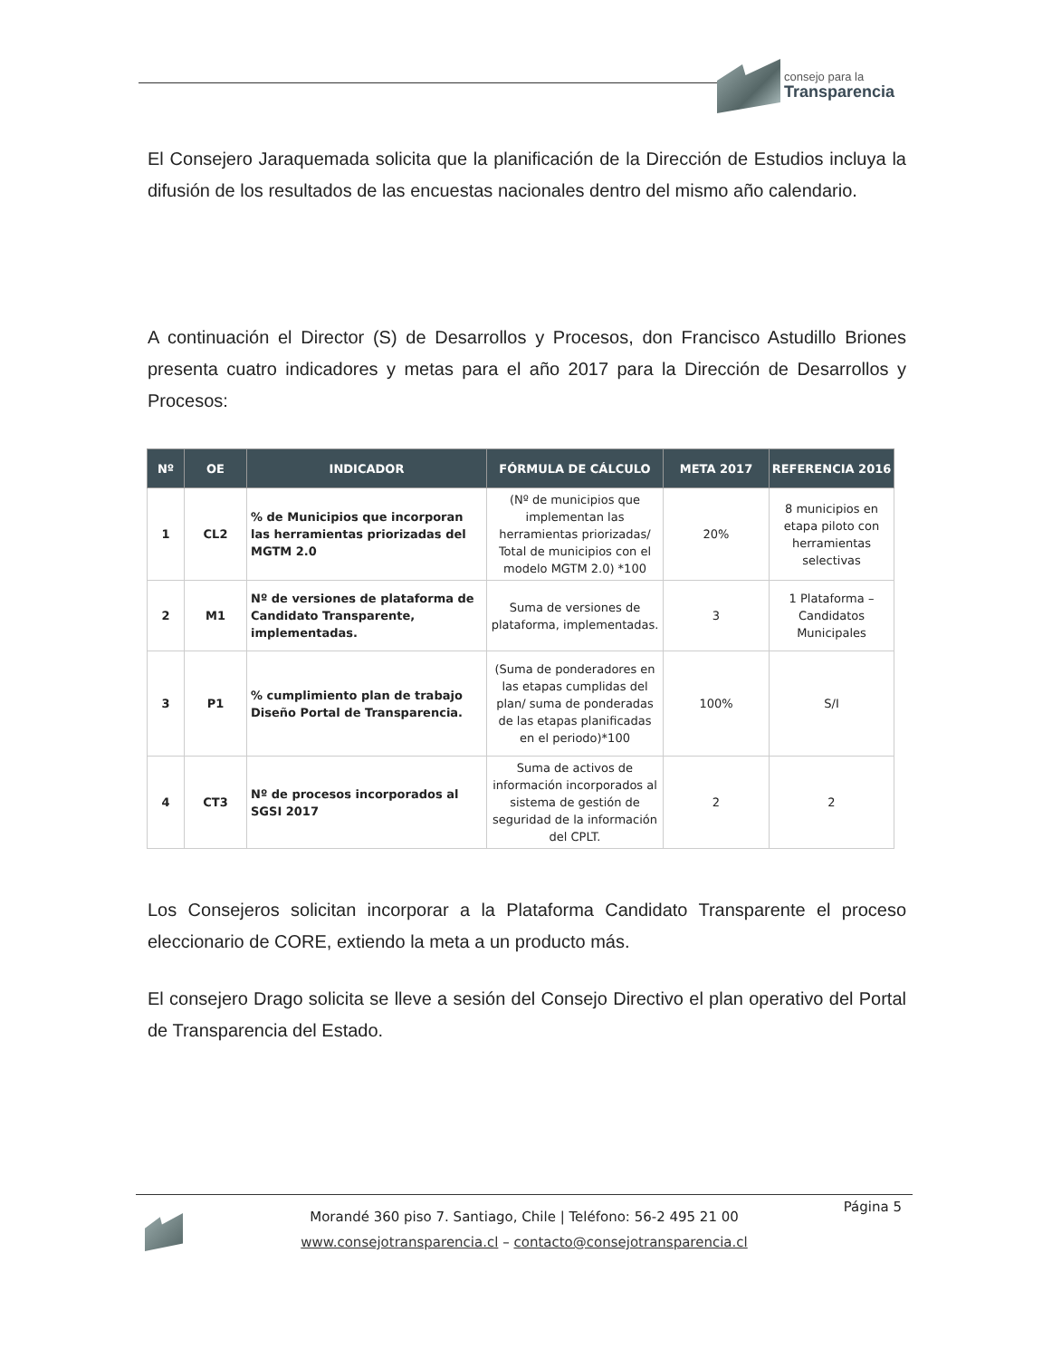consejo para la
Transparencia
El Consejero Jaraquemada solicita que la planificación de la Dirección de Estudios incluya la difusión de los resultados de las encuestas nacionales dentro del mismo año calendario.
A continuación el Director (S) de Desarrollos y Procesos, don Francisco Astudillo Briones presenta cuatro indicadores y metas para el año 2017 para la Dirección de Desarrollos y Procesos:
| Nº | OE | INDICADOR | FÓRMULA DE CÁLCULO | META 2017 | REFERENCIA 2016 |
| --- | --- | --- | --- | --- | --- |
| 1 | CL2 | % de Municipios que incorporan las herramientas priorizadas del MGTM 2.0 | (Nº de municipios que implementan las herramientas priorizadas/ Total de municipios con el modelo MGTM 2.0) *100 | 20% | 8 municipios en etapa piloto con herramientas selectivas |
| 2 | M1 | Nº de versiones de plataforma de Candidato Transparente, implementadas. | Suma de versiones de plataforma, implementadas. | 3 | 1 Plataforma – Candidatos Municipales |
| 3 | P1 | % cumplimiento plan de trabajo Diseño Portal de Transparencia. | (Suma de ponderadores en las etapas cumplidas del plan/ suma de ponderadas de las etapas planificadas en el periodo)*100 | 100% | S/I |
| 4 | CT3 | Nº de procesos incorporados al SGSI 2017 | Suma de activos de información incorporados al sistema de gestión de seguridad de la información del CPLT. | 2 | 2 |
Los Consejeros solicitan incorporar a la Plataforma Candidato Transparente el proceso eleccionario de CORE, extiendo la meta a un producto más.
El consejero Drago solicita se lleve a sesión del Consejo Directivo el plan operativo del Portal de Transparencia del Estado.
Página 5
Morandé 360 piso 7. Santiago, Chile | Teléfono: 56-2 495 21 00
www.consejotransparencia.cl – contacto@consejotransparencia.cl